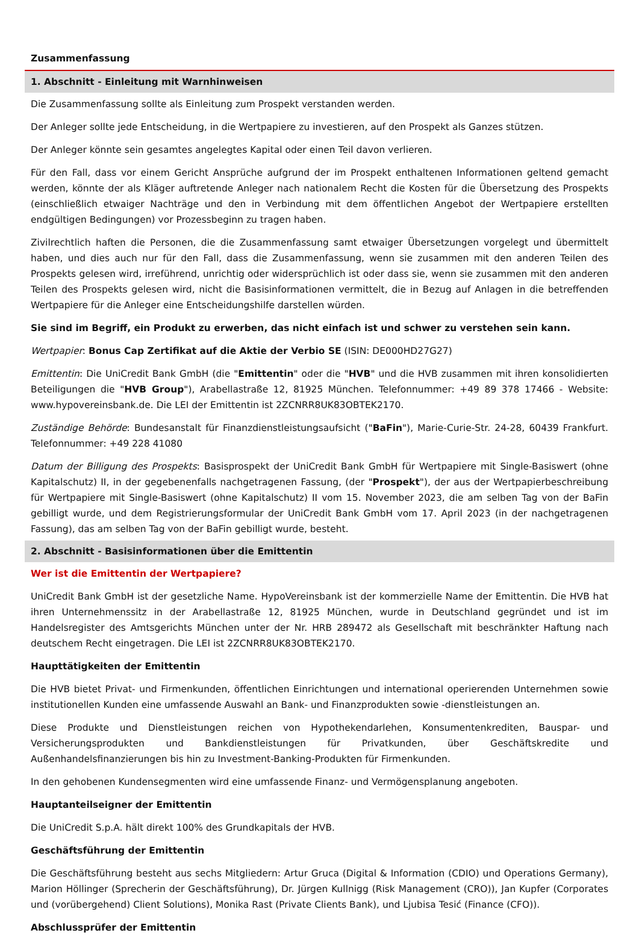Zusammenfassung
1. Abschnitt - Einleitung mit Warnhinweisen
Die Zusammenfassung sollte als Einleitung zum Prospekt verstanden werden.
Der Anleger sollte jede Entscheidung, in die Wertpapiere zu investieren, auf den Prospekt als Ganzes stützen.
Der Anleger könnte sein gesamtes angelegtes Kapital oder einen Teil davon verlieren.
Für den Fall, dass vor einem Gericht Ansprüche aufgrund der im Prospekt enthaltenen Informationen geltend gemacht werden, könnte der als Kläger auftretende Anleger nach nationalem Recht die Kosten für die Übersetzung des Prospekts (einschließlich etwaiger Nachträge und den in Verbindung mit dem öffentlichen Angebot der Wertpapiere erstellten endgültigen Bedingungen) vor Prozessbeginn zu tragen haben.
Zivilrechtlich haften die Personen, die die Zusammenfassung samt etwaiger Übersetzungen vorgelegt und übermittelt haben, und dies auch nur für den Fall, dass die Zusammenfassung, wenn sie zusammen mit den anderen Teilen des Prospekts gelesen wird, irreführend, unrichtig oder widersprüchlich ist oder dass sie, wenn sie zusammen mit den anderen Teilen des Prospekts gelesen wird, nicht die Basisinformationen vermittelt, die in Bezug auf Anlagen in die betreffenden Wertpapiere für die Anleger eine Entscheidungshilfe darstellen würden.
Sie sind im Begriff, ein Produkt zu erwerben, das nicht einfach ist und schwer zu verstehen sein kann.
Wertpapier: Bonus Cap Zertifikat auf die Aktie der Verbio SE (ISIN: DE000HD27G27)
Emittentin: Die UniCredit Bank GmbH (die "Emittentin" oder die "HVB" und die HVB zusammen mit ihren konsolidierten Beteiligungen die "HVB Group"), Arabellastraße 12, 81925 München. Telefonnummer: +49 89 378 17466 - Website: www.hypovereinsbank.de. Die LEI der Emittentin ist 2ZCNRR8UK83OBTEK2170.
Zuständige Behörde: Bundesanstalt für Finanzdienstleistungsaufsicht ("BaFin"), Marie-Curie-Str. 24-28, 60439 Frankfurt. Telefonnummer: +49 228 41080
Datum der Billigung des Prospekts: Basisprospekt der UniCredit Bank GmbH für Wertpapiere mit Single-Basiswert (ohne Kapitalschutz) II, in der gegebenenfalls nachgetragenen Fassung, (der "Prospekt"), der aus der Wertpapierbeschreibung für Wertpapiere mit Single-Basiswert (ohne Kapitalschutz) II vom 15. November 2023, die am selben Tag von der BaFin gebilligt wurde, und dem Registrierungsformular der UniCredit Bank GmbH vom 17. April 2023 (in der nachgetragenen Fassung), das am selben Tag von der BaFin gebilligt wurde, besteht.
2. Abschnitt - Basisinformationen über die Emittentin
Wer ist die Emittentin der Wertpapiere?
UniCredit Bank GmbH ist der gesetzliche Name. HypoVereinsbank ist der kommerzielle Name der Emittentin. Die HVB hat ihren Unternehmenssitz in der Arabellastraße 12, 81925 München, wurde in Deutschland gegründet und ist im Handelsregister des Amtsgerichts München unter der Nr. HRB 289472 als Gesellschaft mit beschränkter Haftung nach deutschem Recht eingetragen. Die LEI ist 2ZCNRR8UK83OBTEK2170.
Haupttätigkeiten der Emittentin
Die HVB bietet Privat- und Firmenkunden, öffentlichen Einrichtungen und international operierenden Unternehmen sowie institutionellen Kunden eine umfassende Auswahl an Bank- und Finanzprodukten sowie -dienstleistungen an.
Diese Produkte und Dienstleistungen reichen von Hypothekendarlehen, Konsumentenkrediten, Bauspar- und Versicherungsprodukten und Bankdienstleistungen für Privatkunden, über Geschäftskredite und Außenhandelsfinanzierungen bis hin zu Investment-Banking-Produkten für Firmenkunden.
In den gehobenen Kundensegmenten wird eine umfassende Finanz- und Vermögensplanung angeboten.
Hauptanteilseigner der Emittentin
Die UniCredit S.p.A. hält direkt 100% des Grundkapitals der HVB.
Geschäftsführung der Emittentin
Die Geschäftsführung besteht aus sechs Mitgliedern: Artur Gruca (Digital & Information (CDIO) und Operations Germany), Marion Höllinger (Sprecherin der Geschäftsführung), Dr. Jürgen Kullnigg (Risk Management (CRO)), Jan Kupfer (Corporates und (vorübergehend) Client Solutions), Monika Rast (Private Clients Bank), und Ljubisa Tesić (Finance (CFO)).
Abschlussprüfer der Emittentin